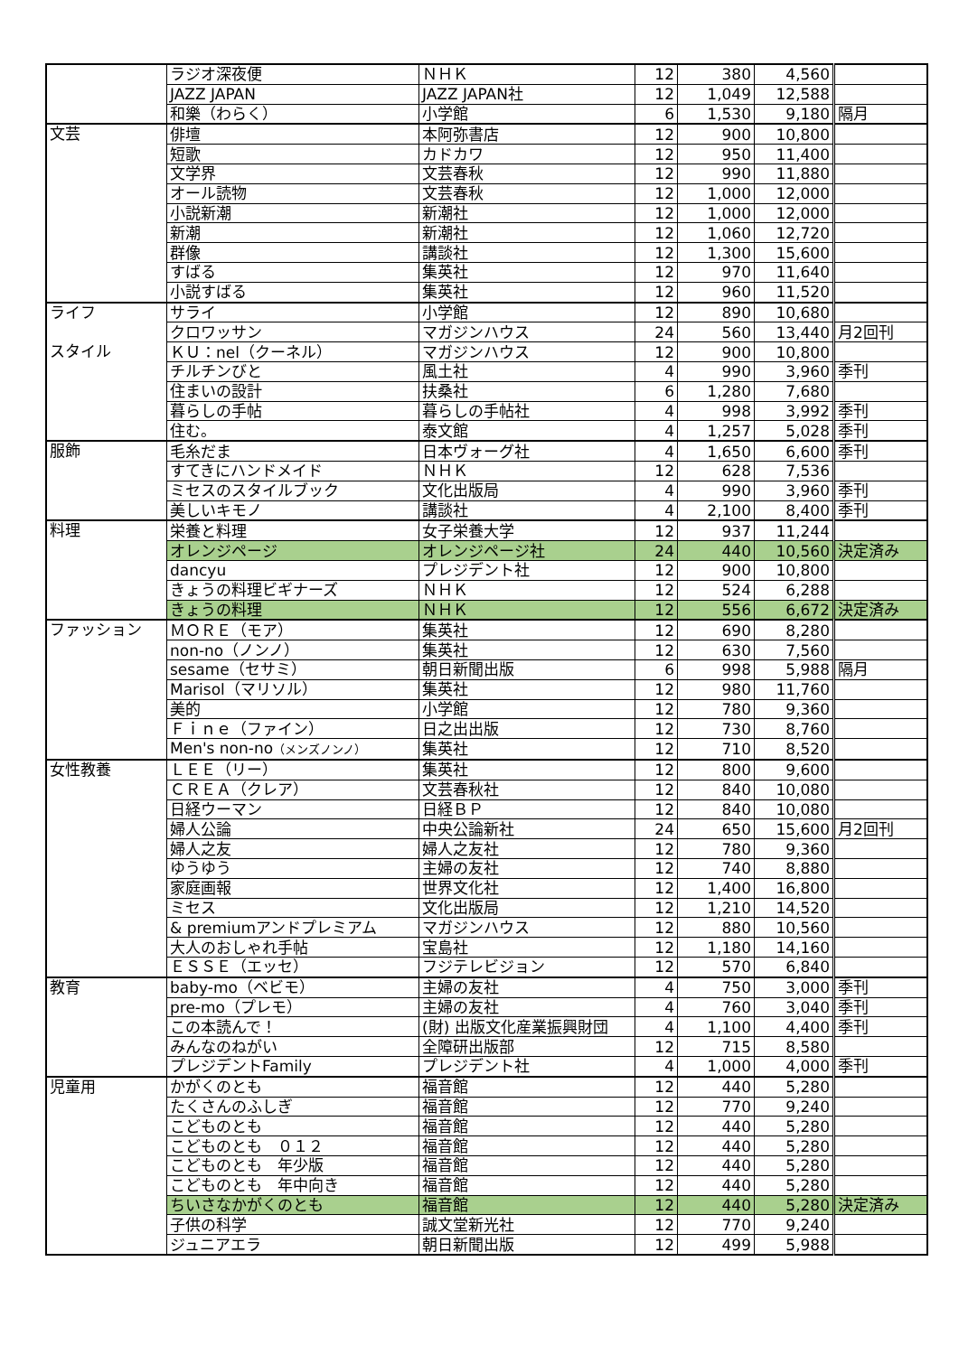| | ラジオ深夜便 | ＮＨＫ | 12 | 380 | 4,560 | |
| | JAZZ JAPAN | JAZZ JAPAN社 | 12 | 1,049 | 12,588 | |
| | 和樂（わらく） | 小学館 | 6 | 1,530 | 9,180 | 隔月 |
| 文芸 | 俳壇 | 本阿弥書店 | 12 | 900 | 10,800 | |
| | 短歌 | カドカワ | 12 | 950 | 11,400 | |
| | 文学界 | 文芸春秋 | 12 | 990 | 11,880 | |
| | オール読物 | 文芸春秋 | 12 | 1,000 | 12,000 | |
| | 小説新潮 | 新潮社 | 12 | 1,000 | 12,000 | |
| | 新潮 | 新潮社 | 12 | 1,060 | 12,720 | |
| | 群像 | 講談社 | 12 | 1,300 | 15,600 | |
| | すばる | 集英社 | 12 | 970 | 11,640 | |
| | 小説すばる | 集英社 | 12 | 960 | 11,520 | |
| ライフ | サライ | 小学館 | 12 | 890 | 10,680 | |
| | クロワッサン | マガジンハウス | 24 | 560 | 13,440 | 月2回刊 |
| スタイル | ＫＵ：nel（クーネル） | マガジンハウス | 12 | 900 | 10,800 | |
| | チルチンびと | 風土社 | 4 | 990 | 3,960 | 季刊 |
| | 住まいの設計 | 扶桑社 | 6 | 1,280 | 7,680 | |
| | 暮らしの手帖 | 暮らしの手帖社 | 4 | 998 | 3,992 | 季刊 |
| | 住む。 | 泰文館 | 4 | 1,257 | 5,028 | 季刊 |
| 服飾 | 毛糸だま | 日本ヴォーグ社 | 4 | 1,650 | 6,600 | 季刊 |
| | すてきにハンドメイド | ＮＨＫ | 12 | 628 | 7,536 | |
| | ミセスのスタイルブック | 文化出版局 | 4 | 990 | 3,960 | 季刊 |
| | 美しいキモノ | 講談社 | 4 | 2,100 | 8,400 | 季刊 |
| 料理 | 栄養と料理 | 女子栄養大学 | 12 | 937 | 11,244 | |
| | オレンジページ | オレンジページ社 | 24 | 440 | 10,560 | 決定済み |
| | dancyu | プレジデント社 | 12 | 900 | 10,800 | |
| | きょうの料理ビギナーズ | ＮＨＫ | 12 | 524 | 6,288 | |
| | きょうの料理 | ＮＨＫ | 12 | 556 | 6,672 | 決定済み |
| ファッション | ＭＯＲＥ（モア） | 集英社 | 12 | 690 | 8,280 | |
| | non-no（ノンノ） | 集英社 | 12 | 630 | 7,560 | |
| | sesame（セサミ） | 朝日新聞出版 | 6 | 998 | 5,988 | 隔月 |
| | Marisol（マリソル） | 集英社 | 12 | 980 | 11,760 | |
| | 美的 | 小学館 | 12 | 780 | 9,360 | |
| | Ｆｉｎｅ（ファイン） | 日之出出版 | 12 | 730 | 8,760 | |
| | Men's non-no （メンズノンノ） | 集英社 | 12 | 710 | 8,520 | |
| 女性教養 | ＬＥＥ（リー） | 集英社 | 12 | 800 | 9,600 | |
| | ＣＲＥＡ（クレア） | 文芸春秋社 | 12 | 840 | 10,080 | |
| | 日経ウーマン | 日経ＢＰ | 12 | 840 | 10,080 | |
| | 婦人公論 | 中央公論新社 | 24 | 650 | 15,600 | 月2回刊 |
| | 婦人之友 | 婦人之友社 | 12 | 780 | 9,360 | |
| | ゆうゆう | 主婦の友社 | 12 | 740 | 8,880 | |
| | 家庭画報 | 世界文化社 | 12 | 1,400 | 16,800 | |
| | ミセス | 文化出版局 | 12 | 1,210 | 14,520 | |
| | & premiumアンドプレミアム | マガジンハウス | 12 | 880 | 10,560 | |
| | 大人のおしゃれ手帖 | 宝島社 | 12 | 1,180 | 14,160 | |
| | ＥＳＳＥ（エッセ） | フジテレビジョン | 12 | 570 | 6,840 | |
| 教育 | baby-mo（ベビモ） | 主婦の友社 | 4 | 750 | 3,000 | 季刊 |
| | pre-mo（プレモ） | 主婦の友社 | 4 | 760 | 3,040 | 季刊 |
| | この本読んで！ | (財) 出版文化産業振興財団 | 4 | 1,100 | 4,400 | 季刊 |
| | みんなのねがい | 全障研出版部 | 12 | 715 | 8,580 | |
| | プレジデントFamily | プレジデント社 | 4 | 1,000 | 4,000 | 季刊 |
| 児童用 | かがくのとも | 福音館 | 12 | 440 | 5,280 | |
| | たくさんのふしぎ | 福音館 | 12 | 770 | 9,240 | |
| | こどものとも | 福音館 | 12 | 440 | 5,280 | |
| | こどものとも ０１２ | 福音館 | 12 | 440 | 5,280 | |
| | こどものとも 年少版 | 福音館 | 12 | 440 | 5,280 | |
| | こどものとも 年中向き | 福音館 | 12 | 440 | 5,280 | |
| | ちいさなかがくのとも | 福音館 | 12 | 440 | 5,280 | 決定済み |
| | 子供の科学 | 誠文堂新光社 | 12 | 770 | 9,240 | |
| | ジュニアエラ | 朝日新聞出版 | 12 | 499 | 5,988 | |